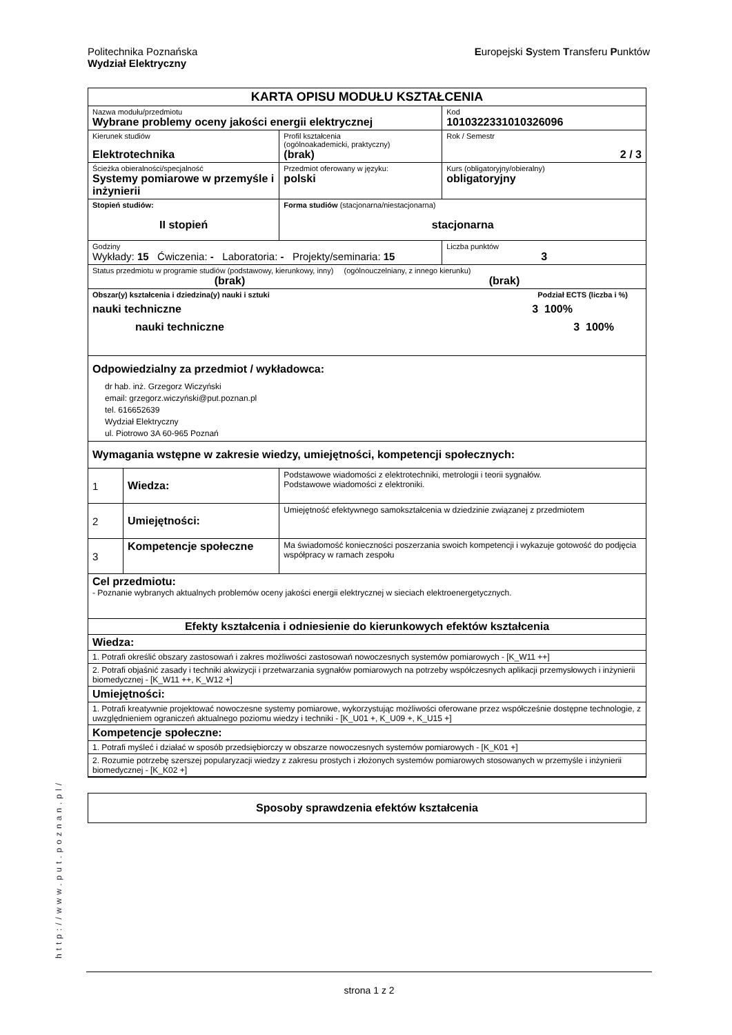Politechnika Poznańska
Wydział Elektryczny
Europejski System Transferu Punktów
| KARTA OPISU MODUŁU KSZTAŁCENIA | | | |
| Nazwa modułu/przedmiotu Wybrane problemy oceny jakości energii elektrycznej | | | Kod 1010322331010326096 |
| Kierunek studiów Elektrotechnika | | Profil kształcenia (ogólnoakademicki, praktyczny) (brak) | Rok / Semestr 2 / 3 |
| Ścieżka obieralności/specjalność Systemy pomiarowe w przemyśle i inżynierii | | Przedmiot oferowany w języku: polski | Kurs (obligatoryjny/obieralny) obligatoryjny |
| Stopień studiów: II stopień | | Forma studiów (stacjonarna/niestacjonarna) stacjonarna | |
| Godziny Wykłady: 15 Ćwiczenia: - Laboratoria: - Projekty/seminaria: 15 | | | Liczba punktów 3 |
| Status przedmiotu w programie studiów (podstawowy, kierunkowy, inny) (ogólnouczelniany, z innego kierunku) (brak) (brak) | | | |
| Obszar(y) kształcenia i dziedzina(y) nauki i sztuki Podział ECTS (liczba i %) nauki techniczne 3 100% nauki techniczne 3 100% | | | |
| Odpowiedzialny za przedmiot / wykładowca: dr hab. inż. Grzegorz Wiczyński email: grzegorz.wiczyński@put.poznan.pl tel. 616652639 Wydział Elektryczny ul. Piotrowo 3A 60-965 Poznań | | | |
| Wymagania wstępne w zakresie wiedzy, umiejętności, kompetencji społecznych: | | | |
| 1 | Wiedza: | Podstawowe wiadomości z elektrotechniki, metrologii i teorii sygnałów. Podstawowe wiadomości z elektroniki. | |
| 2 | Umiejętności: | Umiejętność efektywnego samokształcenia w dziedzinie związanej z przedmiotem | |
| 3 | Kompetencje społeczne | Ma świadomość konieczności poszerzania swoich kompetencji i wykazuje gotowość do podjęcia współpracy w ramach zespołu | |
| Cel przedmiotu: - Poznanie wybranych aktualnych problemów oceny jakości energii elektrycznej w sieciach elektroenergetycznych. | | | |
| Efekty kształcenia i odniesienie do kierunkowych efektów kształcenia | | | |
| Wiedza: | | | |
| 1. Potrafi określić obszary zastosowań i zakres możliwości zastosowań nowoczesnych systemów pomiarowych - [K_W11 ++] | | | |
| 2. Potrafi objaśnić zasady i techniki akwizycji i przetwarzania sygnałów pomiarowych na potrzeby współczesnych aplikacji przemysłowych i inżynierii biomedycznej - [K_W11 ++, K_W12 +] | | | |
| Umiejętności: | | | |
| 1. Potrafi kreatywnie projektować nowoczesne systemy pomiarowe, wykorzystując możliwości oferowane przez współcześnie dostępne technologie, z uwzględnieniem ograniczeń aktualnego poziomu wiedzy i techniki - [K_U01 +, K_U09 +, K_U15 +] | | | |
| Kompetencje społeczne: | | | |
| 1. Potrafi myśleć i działać w sposób przedsiębiorczy w obszarze nowoczesnych systemów pomiarowych - [K_K01 +] | | | |
| 2. Rozumie potrzebę szerszej popularyzacji wiedzy z zakresu prostych i złożonych systemów pomiarowych stosowanych w przemyśle i inżynierii biomedycznej - [K_K02 +] | | | |
| Sposoby sprawdzenia efektów kształcenia |
http://www.put.poznan.pl/
strona 1 z 2